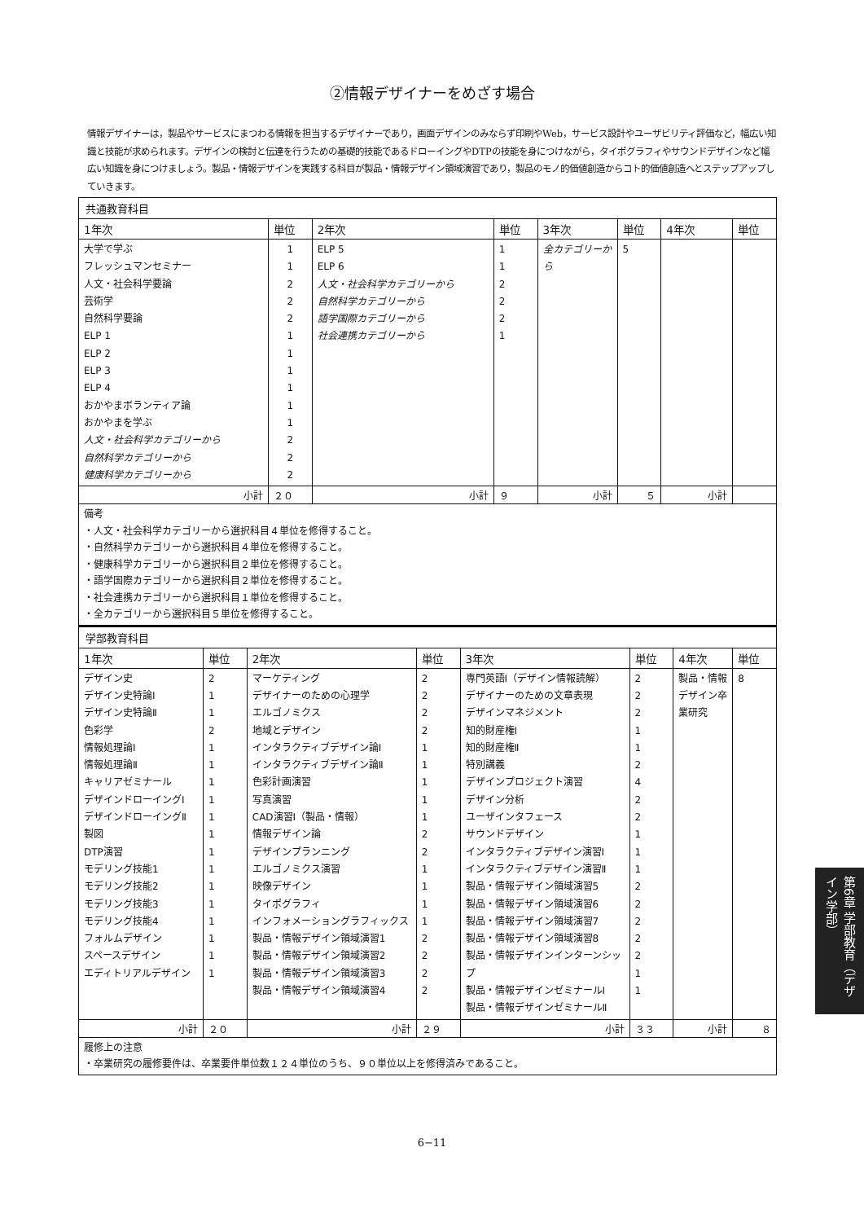②情報デザイナーをめざす場合
情報デザイナーは，製品やサービスにまつわる情報を担当するデザイナーであり，画面デザインのみならず印刷やWeb，サービス設計やユーザビリティ評価など，幅広い知識と技能が求められます。デザインの検討と伝達を行うための基礎的技能であるドローイングやDTPの技能を身につけながら，タイポグラフィやサウンドデザインなど幅広い知識を身につけましょう。製品・情報デザインを実践する科目が製品・情報デザイン領域演習であり，製品のモノ的価値創造からコト的価値創造へとステップアップしていきます。
| 共通教育科目 | | | | | | | |
| 1年次 | 単位 | 2年次 | 単位 | 3年次 | 単位 | 4年次 | 単位 |
| 大学で学ぶ フレッシュマンセミナー 人文・社会科学要論 芸術学 自然科学要論 ELP 1 ELP 2 ELP 3 ELP 4 おかやまボランティア論 おかやまを学ぶ 人文・社会科学カテゴリーから 自然科学カテゴリーから 健康科学カテゴリーから | 1 1 2 2 2 1 1 1 1 1 1 2 2 2 | ELP 5 ELP 6 人文・社会科学カテゴリーから 自然科学カテゴリーから 語学国際カテゴリーから 社会連携カテゴリーから | 1 1 2 2 2 1 | 全カテゴリーから | 5 | | |
| 小計 | ２０ | 小計 | ９ | 小計 | ５ | 小計 | |
| 備考 ・人文・社会科学カテゴリーから選択科目４単位を修得すること。 ・自然科学カテゴリーから選択科目４単位を修得すること。 ・健康科学カテゴリーから選択科目２単位を修得すること。 ・語学国際カテゴリーから選択科目２単位を修得すること。 ・社会連携カテゴリーから選択科目１単位を修得すること。 ・全カテゴリーから選択科目５単位を修得すること。 | | | | | | | |
| 学部教育科目 | | | | | | | |
| 1年次 | 単位 | 2年次 | 単位 | 3年次 | 単位 | 4年次 | 単位 |
| デザイン史 デザイン史特論Ⅰ デザイン史特論Ⅱ 色彩学 情報処理論Ⅰ 情報処理論Ⅱ キャリアゼミナール デザインドローイングⅠ デザインドローイングⅡ 製図 DTP演習 モデリング技能1 モデリング技能2 モデリング技能3 モデリング技能4 フォルムデザイン スペースデザイン エディトリアルデザイン | 2 1 1 2 1 1 1 1 1 1 1 1 1 1 1 1 1 1 | マーケティング デザイナーのための心理学 エルゴノミクス 地域とデザイン インタラクティブデザイン論Ⅰ インタラクティブデザイン論Ⅱ 色彩計画演習 写真演習 CAD演習Ⅰ（製品・情報） 情報デザイン論 デザインプランニング エルゴノミクス演習 映像デザイン タイポグラフィ インフォメーショングラフィックス 製品・情報デザイン領域演習1 製品・情報デザイン領域演習2 製品・情報デザイン領域演習3 製品・情報デザイン領域演習4 | 2 2 2 2 1 1 1 1 1 2 2 1 1 1 1 2 2 2 2 | 専門英語Ⅰ（デザイン情報読解） デザイナーのための文章表現 デザインマネジメント 知的財産権Ⅰ 知的財産権Ⅱ 特別講義 デザインプロジェクト演習 デザイン分析 ユーザインタフェース サウンドデザイン インタラクティブデザイン演習Ⅰ インタラクティブデザイン演習Ⅱ 製品・情報デザイン領域演習5 製品・情報デザイン領域演習6 製品・情報デザイン領域演習7 製品・情報デザイン領域演習8 製品・情報デザインインターンシップ 製品・情報デザインゼミナールⅠ 製品・情報デザインゼミナールⅡ | 2 2 2 1 1 2 4 2 2 1 1 1 2 2 2 2 2 1 1 | 製品・情報デザイン卒業研究 | 8 |
| 小計 | ２０ | 小計 | ２９ | 小計 | ３３ | 小計 | ８ |
| 履修上の注意 ・卒業研究の履修要件は、卒業要件単位数１２４単位のうち、９０単位以上を修得済みであること。 | | | | | | | |
6−11
第6章 学部教育（デザイン学部）